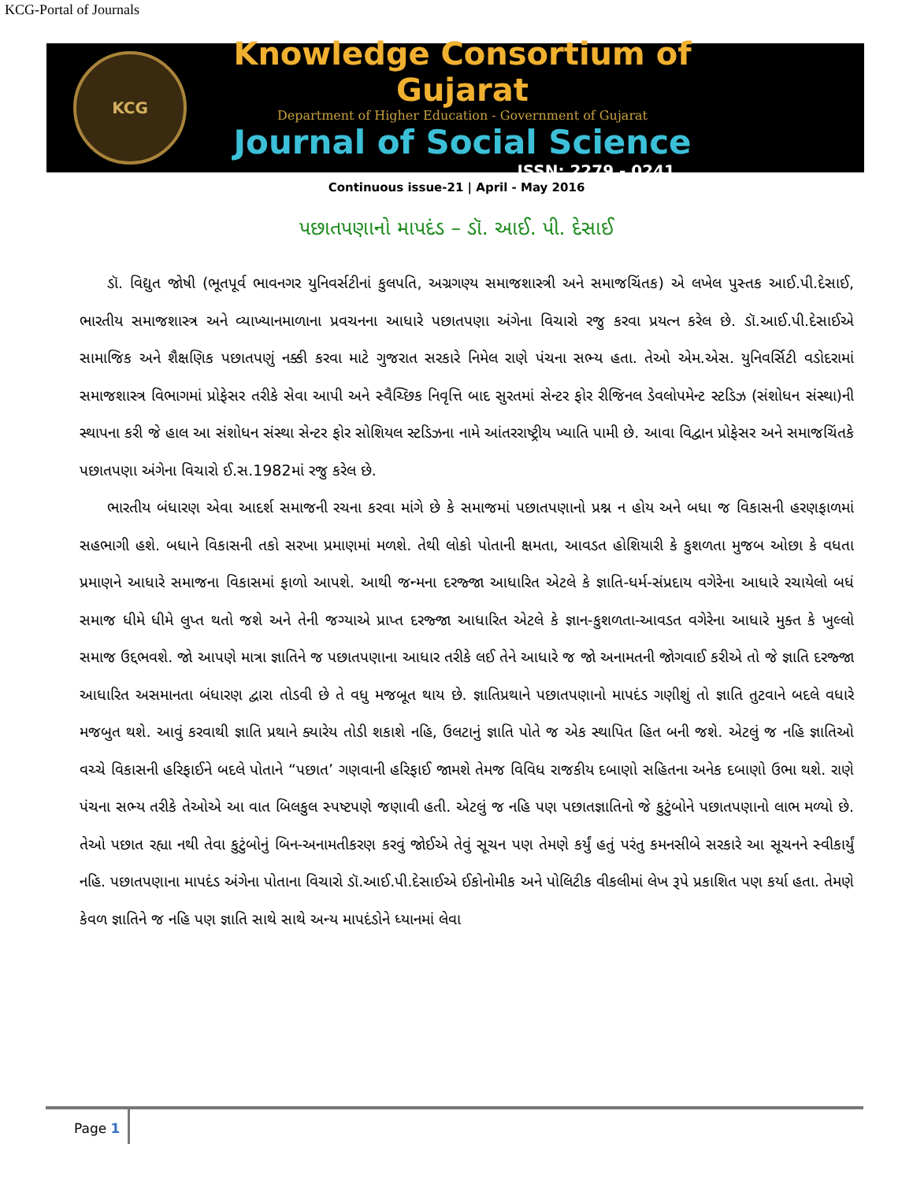KCG-Portal of Journals
KCG
Knowledge Consortium of Gujarat
Department of Higher Education - Government of Gujarat
Journal of Social Science
ISSN: 2279 - 0241
Continuous issue-21 | April - May 2016
પછાતપણાનો માપદંડ – ડૉ. આઈ. પી. દેસાઈ
ડૉ. વિદ્યુત જોષી (ભૂતપૂર્વ ભાવનગર યુનિવર્સટીનાં કુલપતિ, અગ્રગણ્ય સમાજશાસ્ત્રી અને સમાજચિંતક) એ લખેલ પુસ્તક આઈ.પી.દેસાઈ, ભારતીય સમાજશાસ્ત્ર અને વ્યાખ્યાનમાળાના પ્રવચનના આધારે પછાતપણા અંગેના વિચારો રજુ કરવા પ્રયત્ન કરેલ છે. ડૉ.આઈ.પી.દેસાઈએ સામાજિક અને શૈક્ષણિક પછાતપણું નક્કી કરવા માટે ગુજરાત સરકારે નિમેલ રાણે પંચના સભ્ય હતા. તેઓ એમ.એસ. યુનિવર્સિટી વડોદરામાં સમાજશાસ્ત્ર વિભાગમાં પ્રોફેસર તરીકે સેવા આપી અને સ્વૈચ્છિક નિવૃત્તિ બાદ સુરતમાં સેન્ટર ફોર રીજિનલ ડેવલોપમેન્ટ સ્ટડિઝ (સંશોધન સંસ્થા)ની સ્થાપના કરી જે હાલ આ સંશોધન સંસ્થા સેન્ટર ફોર સોશિયલ સ્ટડિઝના નામે આંતરરાષ્ટ્રીય ખ્યાતિ પામી છે. આવા વિદ્વાન પ્રોફેસર અને સમાજચિંતકે પછાતપણા અંગેના વિચારો ઈ.સ.1982માં રજુ કરેલ છે.
ભારતીય બંધારણ એવા આદર્શ સમાજની રચના કરવા માંગે છે કે સમાજમાં પછાતપણાનો પ્રશ્ન ન હોય અને બધા જ વિકાસની હરણફાળમાં સહભાગી હશે. બધાને વિકાસની તકો સરખા પ્રમાણમાં મળશે. તેથી લોકો પોતાની ક્ષમતા, આવડત હોશિયારી કે કુશળતા મુજબ ઓછા કે વધતા પ્રમાણને આધારે સમાજના વિકાસમાં ફાળો આપશે. આથી જન્મના દરજ્જા આધારિત એટલે કે જ્ઞાતિ-ધર્મ-સંપ્રદાય વગેરેના આધારે રચાયેલો બધં સમાજ ધીમે ધીમે લુપ્ત થતો જશે અને તેની જગ્યાએ પ્રાપ્ત દરજ્જા આધારિત એટલે કે જ્ઞાન-કુશળતા-આવડત વગેરેના આધારે મુક્ત કે ખુલ્લો સમાજ ઉદ્દભવશે. જો આપણે માત્રા જ્ઞાતિને જ પછાતપણાના આધાર તરીકે લઈ તેને આધારે જ જો અનામતની જોગવાઈ કરીએ તો જે જ્ઞાતિ દરજ્જા આધારિત અસમાનતા બંધારણ દ્વારા તોડવી છે તે વધુ મજબૂત થાય છે. જ્ઞાતિપ્રથાને પછાતપણાનો માપદંડ ગણીશું તો જ્ઞાતિ તુટવાને બદલે વધારે મજબુત થશે. આવું કરવાથી જ્ઞાતિ પ્રથાને ક્યારેય તોડી શકાશે નહિ, ઉલટાનું જ્ઞાતિ પોતે જ એક સ્થાપિત હિત બની જશે. એટલું જ નહિ જ્ઞાતિઓ વચ્ચે વિકાસની હરિફાઈને બદલે પોતાને “પછાત’ ગણવાની હરિફાઈ જામશે તેમજ વિવિધ રાજકીય દબાણો સહિતના અનેક દબાણો ઉભા થશે. રાણે પંચના સભ્ય તરીકે તેઓએ આ વાત બિલકુલ સ્પષ્ટપણે જણાવી હતી. એટલું જ નહિ પણ પછાતજ્ઞાતિનો જે કુટુંબોને પછાતપણાનો લાભ મળ્યો છે. તેઓ પછાત રહ્યા નથી તેવા કુટુંબોનું બિન-અનામતીકરણ કરવું જોઈએ તેવું સૂચન પણ તેમણે કર્યું હતું પરંતુ કમનસીબે સરકારે આ સૂચનને સ્વીકાર્યું નહિ. પછાતપણાના માપદંડ અંગેના પોતાના વિચારો ડૉ.આઈ.પી.દેસાઈએ ઈકોનોમીક અને પોલિટીક વીકલીમાં લેખ રૂપે પ્રકાશિત પણ કર્યા હતા. તેમણે કેવળ જ્ઞાતિને જ નહિ પણ જ્ઞાતિ સાથે સાથે અન્ય માપદંડોને ધ્યાનમાં લેવા
Page 1